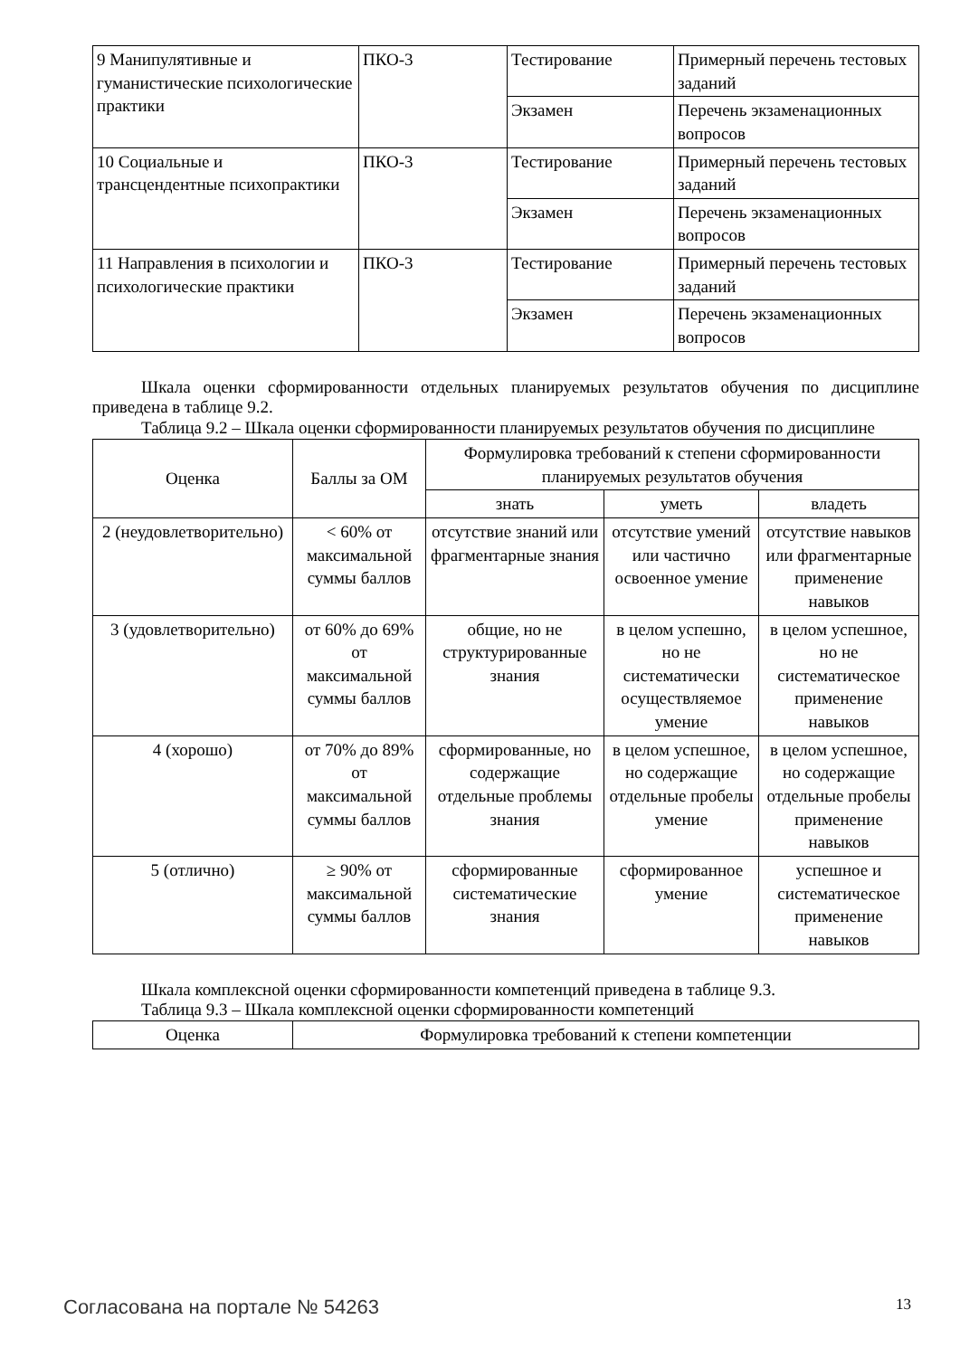| 9 Манипулятивные и гуманистические психологические практики | ПКО-3 | Тестирование | Примерный перечень тестовых заданий |
| | | Экзамен | Перечень экзаменационных вопросов |
| 10 Социальные и трансцендентные психопрактики | ПКО-3 | Тестирование | Примерный перечень тестовых заданий |
| | | Экзамен | Перечень экзаменационных вопросов |
| 11 Направления в психологии и психологические практики | ПКО-3 | Тестирование | Примерный перечень тестовых заданий |
| | | Экзамен | Перечень экзаменационных вопросов |
Шкала оценки сформированности отдельных планируемых результатов обучения по дисциплине приведена в таблице 9.2.
Таблица 9.2 – Шкала оценки сформированности планируемых результатов обучения по дисциплине
| Оценка | Баллы за ОМ | Формулировка требований к степени сформированности планируемых результатов обучения | | |
| --- | --- | --- | --- | --- |
| | | знать | уметь | владеть |
| 2 (неудовлетворительно) | < 60% от максимальной суммы баллов | отсутствие знаний или фрагментарные знания | отсутствие умений или частично освоенное умение | отсутствие навыков или фрагментарные применение навыков |
| 3 (удовлетворительно) | от 60% до 69% от максимальной суммы баллов | общие, но не структурированные знания | в целом успешно, но не систематически осуществляемое умение | в целом успешное, но не систематическое применение навыков |
| 4 (хорошо) | от 70% до 89% от максимальной суммы баллов | сформированные, но содержащие отдельные проблемы знания | в целом успешное, но содержащие отдельные пробелы умение | в целом успешное, но содержащие отдельные пробелы применение навыков |
| 5 (отлично) | ≥ 90% от максимальной суммы баллов | сформированные систематические знания | сформированное умение | успешное и систематическое применение навыков |
Шкала комплексной оценки сформированности компетенций приведена в таблице 9.3.
Таблица 9.3 – Шкала комплексной оценки сформированности компетенций
| Оценка | Формулировка требований к степени компетенции |
| --- | --- |
Согласована на портале № 54263 13